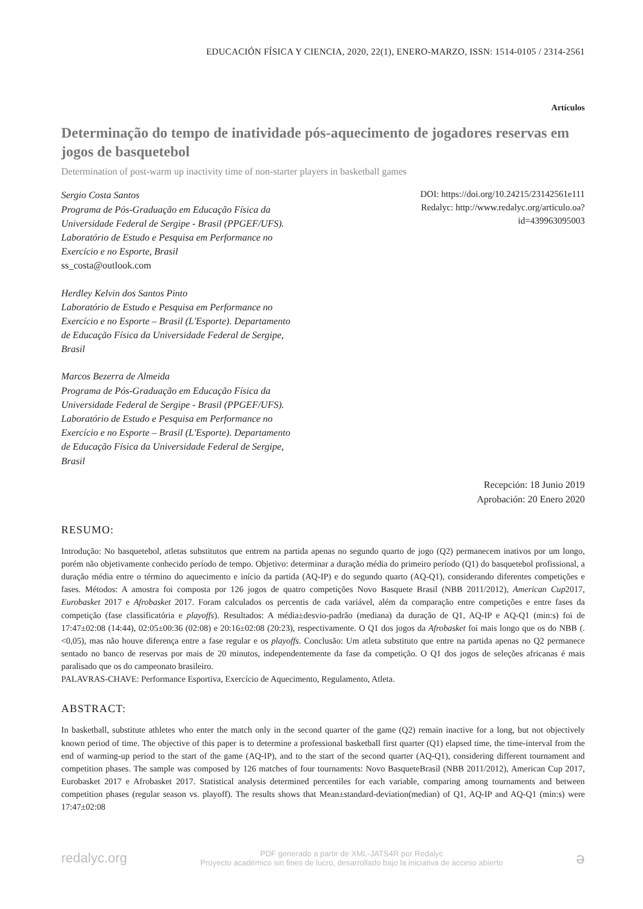EDUCACIÓN FÍSICA Y CIENCIA, 2020, 22(1), ENERO-MARZO, ISSN: 1514-0105 / 2314-2561
Artículos
Determinação do tempo de inatividade pós-aquecimento de jogadores reservas em jogos de basquetebol
Determination of post-warm up inactivity time of non-starter players in basketball games
Sergio Costa Santos
Programa de Pós-Graduação em Educação Física da
Universidade Federal de Sergipe - Brasil (PPGEF/UFS).
Laboratório de Estudo e Pesquisa em Performance no
Exercício e no Esporte, Brasil
ss_costa@outlook.com
Herdley Kelvin dos Santos Pinto
Laboratório de Estudo e Pesquisa em Performance no
Exercício e no Esporte – Brasil (L'Esporte). Departamento
de Educação Física da Universidade Federal de Sergipe,
Brasil
Marcos Bezerra de Almeida
Programa de Pós-Graduação em Educação Física da
Universidade Federal de Sergipe - Brasil (PPGEF/UFS).
Laboratório de Estudo e Pesquisa em Performance no
Exercício e no Esporte – Brasil (L'Esporte). Departamento
de Educação Física da Universidade Federal de Sergipe,
Brasil
DOI: https://doi.org/10.24215/23142561e111
Redalyc: http://www.redalyc.org/articulo.oa?
id=439963095003
Recepción: 18 Junio 2019
Aprobación: 20 Enero 2020
RESUMO:
Introdução: No basquetebol, atletas substitutos que entrem na partida apenas no segundo quarto de jogo (Q2) permanecem inativos por um longo, porém não objetivamente conhecido período de tempo. Objetivo: determinar a duração média do primeiro período (Q1) do basquetebol profissional, a duração média entre o término do aquecimento e início da partida (AQ-IP) e do segundo quarto (AQ-Q1), considerando diferentes competições e fases. Métodos: A amostra foi composta por 126 jogos de quatro competições Novo Basquete Brasil (NBB 2011/2012), American Cup2017, Eurobasket 2017 e Afrobasket 2017. Foram calculados os percentis de cada variável, além da comparação entre competições e entre fases da competição (fase classificatória e playoffs). Resultados: A média±desvio-padrão (mediana) da duração de Q1, AQ-IP e AQ-Q1 (min:s) foi de 17:47±02:08 (14:44), 02:05±00:36 (02:08) e 20:16±02:08 (20:23), respectivamente. O Q1 dos jogos da Afrobasket foi mais longo que os do NBB (.<0,05), mas não houve diferença entre a fase regular e os playoffs. Conclusão: Um atleta substituto que entre na partida apenas no Q2 permanece sentado no banco de reservas por mais de 20 minutos, independentemente da fase da competição. O Q1 dos jogos de seleções africanas é mais paralisado que os do campeonato brasileiro.
PALAVRAS-CHAVE: Performance Esportiva, Exercício de Aquecimento, Regulamento, Atleta.
ABSTRACT:
In basketball, substitute athletes who enter the match only in the second quarter of the game (Q2) remain inactive for a long, but not objectively known period of time. The objective of this paper is to determine a professional basketball first quarter (Q1) elapsed time, the time-interval from the end of warming-up period to the start of the game (AQ-IP), and to the start of the second quarter (AQ-Q1), considering different tournament and competition phases. The sample was composed by 126 matches of four tournaments: Novo BasqueteBrasil (NBB 2011/2012), American Cup 2017, Eurobasket 2017 e Afrobasket 2017. Statistical analysis determined percentiles for each variable, comparing among tournaments and between competition phases (regular season vs. playoff). The results shows that Mean±standard-deviation(median) of Q1, AQ-IP and AQ-Q1 (min:s) were 17:47±02:08
redalyc.org
PDF generado a partir de XML-JATS4R por Redalyc
Proyecto académico sin fines de lucro, desarrollado bajo la iniciativa de acceso abierto
ə